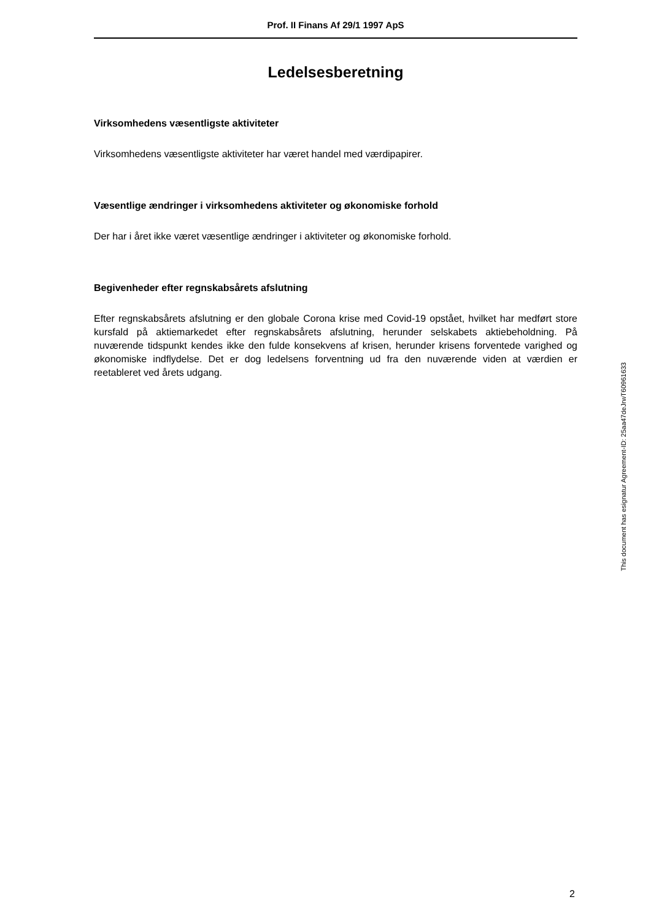Prof. II Finans Af 29/1 1997 ApS
Ledelsesberetning
Virksomhedens væsentligste aktiviteter
Virksomhedens væsentligste aktiviteter har været handel med værdipapirer.
Væsentlige ændringer i virksomhedens aktiviteter og økonomiske forhold
Der har i året ikke været væsentlige ændringer i aktiviteter og økonomiske forhold.
Begivenheder efter regnskabsårets afslutning
Efter regnskabsårets afslutning er den globale Corona krise med Covid-19 opstået, hvilket har medført store kursfald på aktiemarkedet efter regnskabsårets afslutning, herunder selskabets aktiebeholdning. På nuværende tidspunkt kendes ikke den fulde konsekvens af krisen, herunder krisens forventede varighed og økonomiske indflydelse. Det er dog ledelsens forventning ud fra den nuværende viden at værdien er reetableret ved årets udgang.
This document has esignatur Agreement-ID: 25aa47deJrwT60961633
2